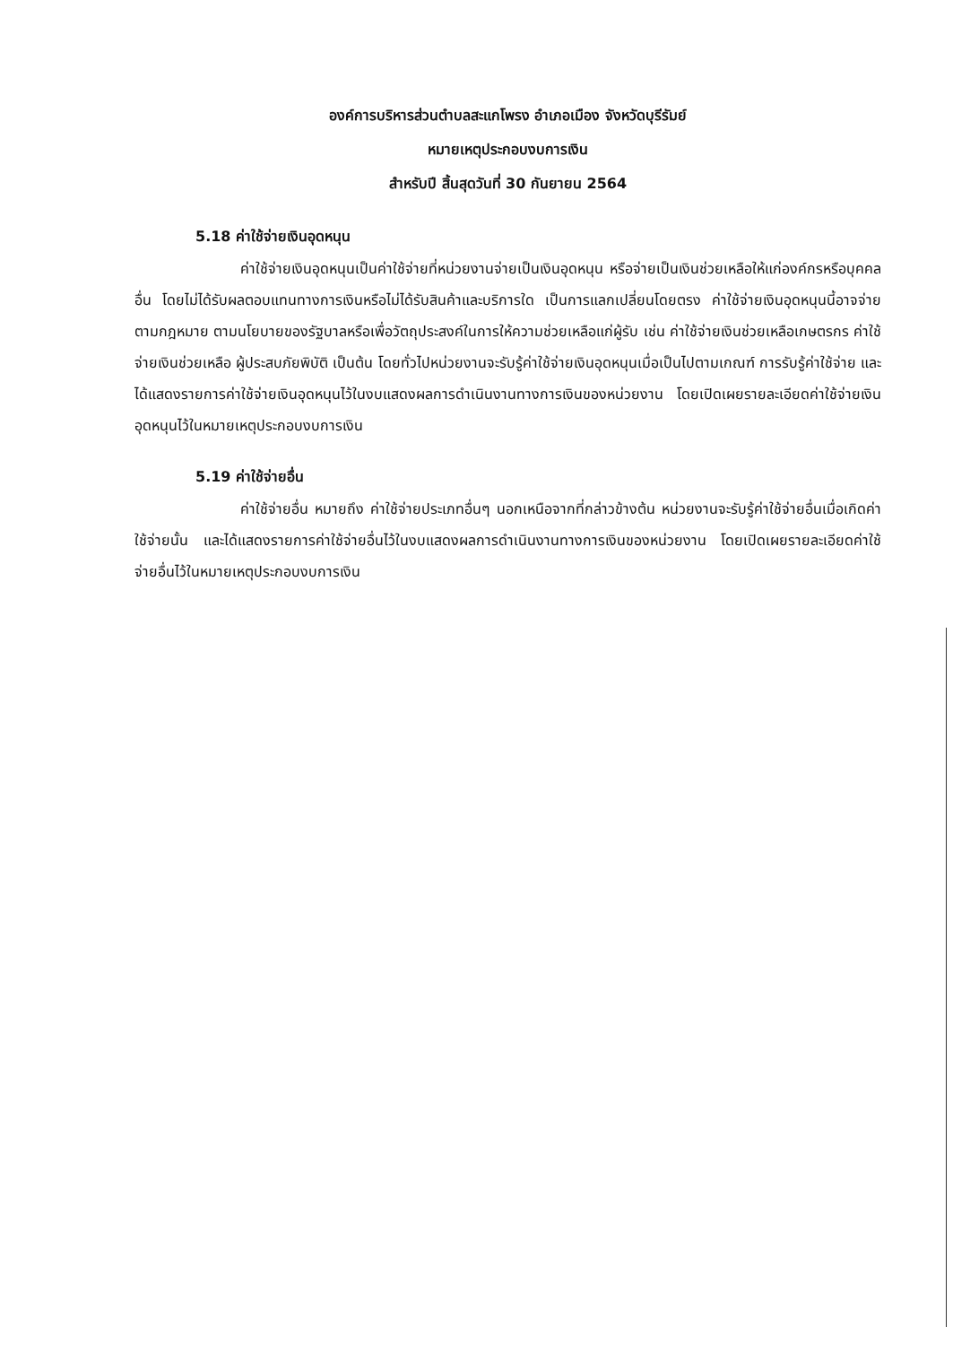องค์การบริหารส่วนตำบลสะแกโพรง อำเภอเมือง จังหวัดบุรีรัมย์
หมายเหตุประกอบงบการเงิน
สำหรับปี สิ้นสุดวันที่ 30 กันยายน 2564
5.18 ค่าใช้จ่ายเงินอุดหนุน
ค่าใช้จ่ายเงินอุดหนุนเป็นค่าใช้จ่ายที่หน่วยงานจ่ายเป็นเงินอุดหนุน หรือจ่ายเป็นเงินช่วยเหลือให้แก่องค์กรหรือบุคคลอื่น โดยไม่ได้รับผลตอบแทนทางการเงินหรือไม่ได้รับสินค้าและบริการใด เป็นการแลกเปลี่ยนโดยตรง ค่าใช้จ่ายเงินอุดหนุนนี้อาจจ่ายตามกฎหมาย ตามนโยบายของรัฐบาลหรือเพื่อวัตถุประสงค์ในการให้ความช่วยเหลือแก่ผู้รับ เช่น ค่าใช้จ่ายเงินช่วยเหลือเกษตรกร ค่าใช้จ่ายเงินช่วยเหลือ ผู้ประสบภัยพิบัติ เป็นต้น โดยทั่วไปหน่วยงานจะรับรู้ค่าใช้จ่ายเงินอุดหนุนเมื่อเป็นไปตามเกณฑ์ การรับรู้ค่าใช้จ่าย และได้แสดงรายการค่าใช้จ่ายเงินอุดหนุนไว้ในงบแสดงผลการดำเนินงานทางการเงินของหน่วยงาน โดยเปิดเผยรายละเอียดค่าใช้จ่ายเงินอุดหนุนไว้ในหมายเหตุประกอบงบการเงิน
5.19 ค่าใช้จ่ายอื่น
ค่าใช้จ่ายอื่น หมายถึง ค่าใช้จ่ายประเภทอื่นๆ นอกเหนือจากที่กล่าวข้างต้น หน่วยงานจะรับรู้ค่าใช้จ่ายอื่นเมื่อเกิดค่าใช้จ่ายนั้น และได้แสดงรายการค่าใช้จ่ายอื่นไว้ในงบแสดงผลการดำเนินงานทางการเงินของหน่วยงาน โดยเปิดเผยรายละเอียดค่าใช้จ่ายอื่นไว้ในหมายเหตุประกอบงบการเงิน